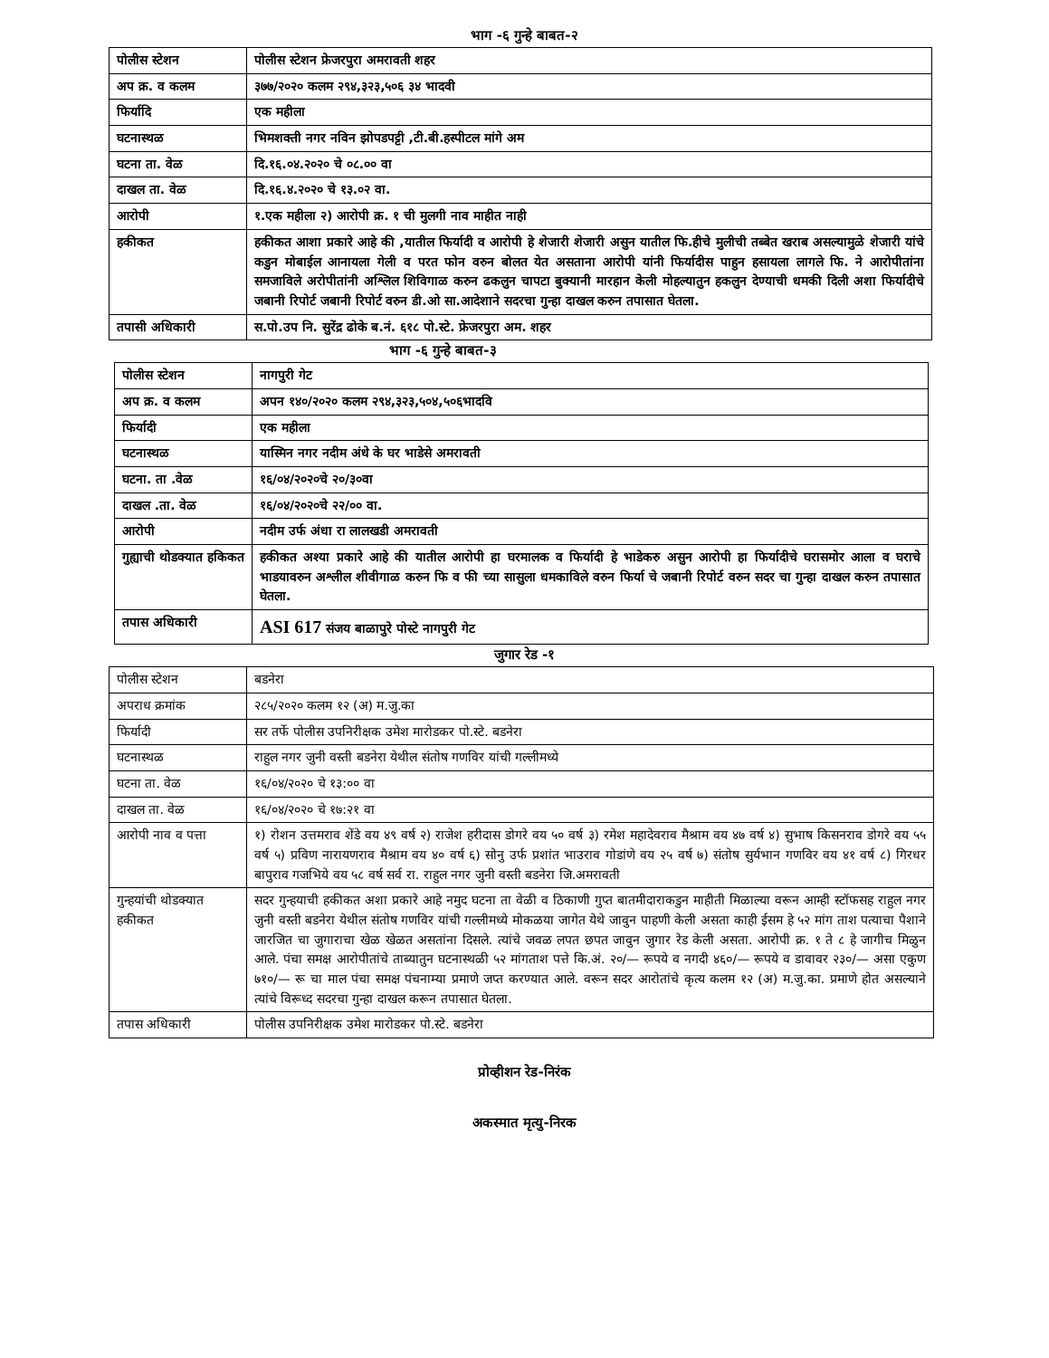भाग -६ गुन्हे बाबत-२
| पोलीस स्टेशन | पोलीस स्टेशन फ्रेजरपुरा अमरावती शहर |
| अप क्र. व कलम | ३७७/२०२० कलम २९४,३२३,५०६ ३४ भादवी |
| फिर्यादि | एक महीला |
| घटनास्थळ | भिमशक्ती नगर नविन झोपडपट्टी ,टी.बी.हस्पीटल मांगे अम |
| घटना ता. वेळ | दि.१६.०४.२०२० चे ०८.०० वा |
| दाखल ता. वेळ | दि.१६.४.२०२० चे १३.०२ वा. |
| आरोपी | १.एक महीला २) आरोपी क्र. १ ची मुलगी नाव माहीत नाही |
| हकीकत | हकीकत आशा प्रकारे आहे की ,यातील फिर्यादी व आरोपी हे शेजारी शेजारी असुन यातील फि.हीचे मुलीची तब्बेत खराब असल्यामुळे शेजारी यांचे कडुन मोबाईल आनायला गेली व परत फोन वरुन बोलत येत असताना आरोपी यांनी फिर्यादीस पाहुन हसायला लागले फि. ने आरोपीतांना समजाविले अरोपीतांनी अश्लिल शिविगाळ करुन ढकलुन चापटा बुक्यानी मारहान केली मोहल्यातुन हकलुन देण्याची धमकी दिली अशा फिर्यादीचे जबानी रिपोर्ट जबानी रिपोर्ट वरुन डी.ओ सा.आदेशाने सदरचा गुन्हा दाखल करुन तपासात घेतला. |
| तपासी अधिकारी | स.पो.उप नि. सुरेंद्र ढोके ब.नं. ६१८ पो.स्टे. फ्रेजरपुरा अम. शहर |
भाग -६ गुन्हे बाबत-३
| पोलीस स्टेशन | नागपुरी गेट |
| अप क्र. व कलम | अपन १४०/२०२० कलम २९४,३२३,५०४,५०६भादवि |
| फिर्यादी | एक महीला |
| घटनास्थळ | यास्मिन नगर नदीम अंधे के घर भाडेसे अमरावती |
| घटना. ता .वेळ | १६/०४/२०२०चे २०/३०वा |
| दाखल .ता. वेळ | १६/०४/२०२०चे २२/०० वा. |
| आरोपी | नदीम उर्फ अंधा रा लालखडी अमरावती |
| गुह्याची थोडक्यात हकिकत | हकीकत अश्या प्रकारे आहे की यातील आरोपी हा घरमालक व फिर्यादी हे भाडेकरु असुन आरोपी हा फिर्यादीचे घरासमोर आला व घराचे भाडयावरुन अश्लील शीवीगाळ करुन फि व फी च्या सासुला धमकाविले वरुन फिर्या चे जबानी रिपोर्ट वरुन सदर चा गुन्हा दाखल करुन तपासात घेतला. |
| तपास अधिकारी | ASI 617 संजय बाळापुरे पोस्टे नागपुरी गेट |
जुगार रेड -१
| पोलीस स्टेशन | बडनेरा |
| अपराध क्रमांक | २८५/२०२० कलम १२ (अ) म.जु.का |
| फिर्यादी | सर तर्फे पोलीस उपनिरीक्षक उमेश मारोडकर पो.स्टे. बडनेरा |
| घटनास्थळ | राहुल नगर जुनी वस्ती बडनेरा येथील संतोष गणविर यांची गल्लीमध्ये |
| घटना ता. वेळ | १६/०४/२०२० चे १३:०० वा |
| दाखल ता. वेळ | १६/०४/२०२० चे १७:२१ वा |
| आरोपी नाव व पत्ता | १) रोशन उत्तमराव शेंडे वय ४९ वर्ष २) राजेश हरीदास डोगरे वय ५० वर्ष ३) रमेश महादेवराव मैश्राम वय ४७ वर्ष ४) सुभाष किसनराव डोगरे वय ५५ वर्ष ५) प्रविण नारायणराव मैश्राम वय ४० वर्ष ६) सोनु उर्फ प्रशांत भाउराव गोडांणे वय २५ वर्ष ७) संतोष सुर्यभान गणविर वय ४१ वर्ष ८) गिरधर बापुराव गजभिये वय ५८ वर्ष सर्व रा. राहुल नगर जुनी वस्ती बडनेरा जि.अमरावती |
| गुन्हयांची थोडक्यात हकीकत | सदर गुन्हयाची हकीकत अशा प्रकारे आहे नमुद घटना ता वेळी व ठिकाणी गुप्त बातमीदाराकडुन माहीती मिळाल्या वरून आम्ही स्टॉफसह राहुल नगर जुनी वस्ती बडनेरा येथील संतोष गणविर यांची गल्लीमध्ये मोकळया जागेत येथे जावुन पाहणी केली असता काही ईसम हे ५२ मांग ताश पत्याचा पैशाने जारजित चा जुगाराचा खेळ खेळत असतांना दिसले. त्यांचे जवळ लपत छपत जावुन जुगार रेड केली असता. आरोपी क्र. १ ते ८ हे जागीच मिळुन आले. पंचा समक्ष आरोपीतांचे ताब्यातुन घटनास्थळी ५२ मांगताश पत्ते कि.अं. २०/— रूपये व नगदी ४६०/— रूपये व डावावर २३०/— असा एकुण ७१०/— रू चा माल पंचा समक्ष पंचनाम्या प्रमाणे जप्त करण्यात आले. वरून सदर आरोतांचे कृत्य कलम १२ (अ) म.जु.का. प्रमाणे होत असल्याने त्यांचे विरूध्द सदरचा गुन्हा दाखल करून तपासात घेतला. |
| तपास अधिकारी | पोलीस उपनिरीक्षक उमेश मारोडकर पो.स्टे. बडनेरा |
प्रोव्हीशन रेड-निरंक
अकस्मात मृत्यु-निरक